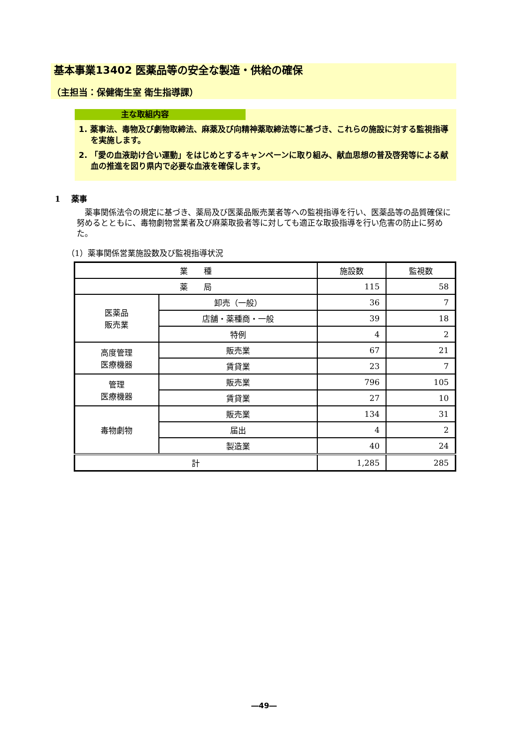基本事業13402 医薬品等の安全な製造・供給の確保
（主担当：保健衛生室 衛生指導課）
主な取組内容
1. 薬事法、毒物及び劇物取締法、麻薬及び向精神薬取締法等に基づき、これらの施設に対する監視指導を実施します。
2. 「愛の血液助け合い運動」をはじめとするキャンペーンに取り組み、献血思想の普及啓発等による献血の推進を図り県内で必要な血液を確保します。
1　 薬事
薬事関係法令の規定に基づき、薬局及び医薬品販売業者等への監視指導を行い、医薬品等の品質確保に努めるとともに、毒物劇物営業者及び麻薬取扱者等に対しても適正な取扱指導を行い危害の防止に努めた。
（1）薬事関係営業施設数及び監視指導状況
| 業 種 | | 施設数 | 監視数 |
| --- | --- | --- | --- |
| 薬 局 | | 115 | 58 |
| 医薬品 販売業 | 卸売（一般） | 36 | 7 |
| | 店舗・薬種商・一般 | 39 | 18 |
| | 特例 | 4 | 2 |
| 高度管理 医療機器 | 販売業 | 67 | 21 |
| | 賃貸業 | 23 | 7 |
| 管理 医療機器 | 販売業 | 796 | 105 |
| | 賃貸業 | 27 | 10 |
| 毒物劇物 | 販売業 | 134 | 31 |
| | 届出 | 4 | 2 |
| | 製造業 | 40 | 24 |
| 計 | | 1,285 | 285 |
―49―